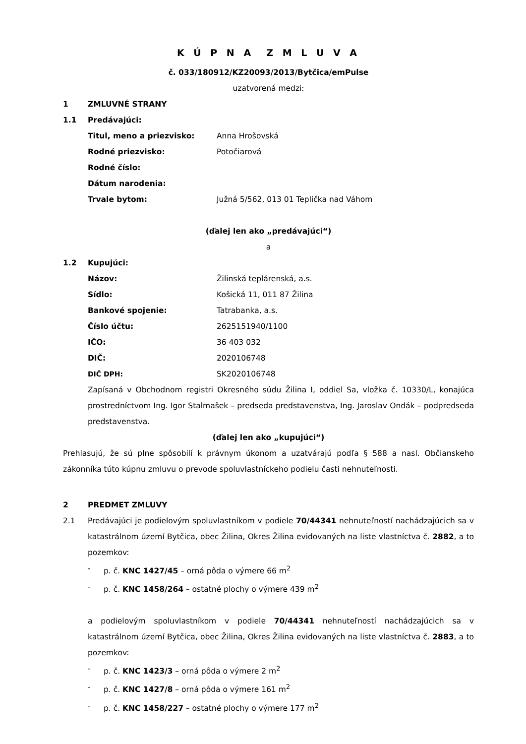K Ú P N A Z M L U V A
č. 033/180912/KZ20093/2013/Bytčica/emPulse
uzatvorená medzi:
1 ZMLUVNÉ STRANY
1.1 Predávajúci:
Titul, meno a priezvisko: Anna Hrošovská
Rodné priezvisko: Potočiarová
Rodné číslo:
Dátum narodenia:
Trvale bytom: Južná 5/562, 013 01 Teplička nad Váhom
(ďalej len ako „predávajúci“)
a
1.2 Kupujúci:
Názov: Žilinská teplárenská, a.s.
Sídlo: Košická 11, 011 87 Žilina
Bankové spojenie: Tatrabanka, a.s.
Číslo účtu: 2625151940/1100
IČO: 36 403 032
DIČ: 2020106748
DIČ DPH: SK2020106748
Zapísaná v Obchodnom registri Okresného súdu Žilina I, oddiel Sa, vložka č. 10330/L, konajúca prostredníctvom Ing. Igor Stalmašek – predseda predstavenstva, Ing. Jaroslav Ondák – podpredseda predstavenstva.
(ďalej len ako „kupujúci“)
Prehlasujú, že sú plne spôsobilí k právnym úkonom a uzatvárajú podľa § 588 a nasl. Občianskeho zákonníka túto kúpnu zmluvu o prevode spoluvlastníckeho podielu časti nehnuteľnosti.
2 PREDMET ZMLUVY
2.1
Predávajúci je podielovým spoluvlastníkom v podiele 70/44341 nehnuteľností nachádzajúcich sa v katastrálnom území Bytčica, obec Žilina, Okres Žilina evidovaných na liste vlastníctva č. 2882, a to pozemkov:
- p. č. KNC 1427/45 – orná pôda o výmere 66 m<sup>2</sup>
- p. č. KNC 1458/264 – ostatné plochy o výmere 439 m<sup>2</sup>
a podielovým spoluvlastníkom v podiele 70/44341 nehnuteľností nachádzajúcich sa v katastrálnom území Bytčica, obec Žilina, Okres Žilina evidovaných na liste vlastníctva č. 2883, a to pozemkov:
- p. č. KNC 1423/3 – orná pôda o výmere 2 m<sup>2</sup>
- p. č. KNC 1427/8 – orná pôda o výmere 161 m<sup>2</sup>
- p. č. KNC 1458/227 – ostatné plochy o výmere 177 m<sup>2</sup>